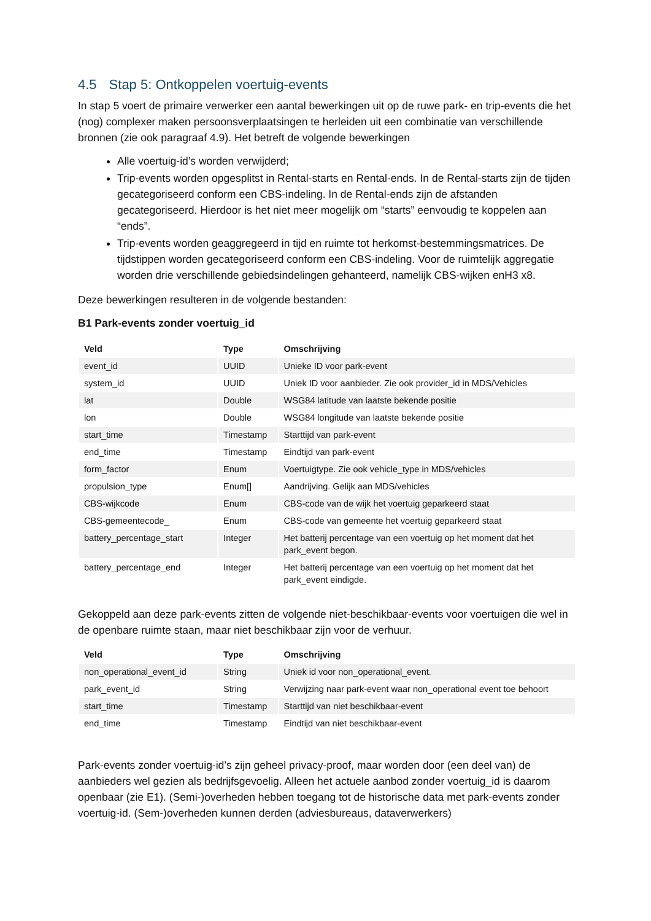4.5 Stap 5: Ontkoppelen voertuig-events
In stap 5 voert de primaire verwerker een aantal bewerkingen uit op de ruwe park- en trip-events die het (nog) complexer maken persoonsverplaatsingen te herleiden uit een combinatie van verschillende bronnen (zie ook paragraaf 4.9). Het betreft de volgende bewerkingen
Alle voertuig-id’s worden verwijderd;
Trip-events worden opgesplitst in Rental-starts en Rental-ends. In de Rental-starts zijn de tijden gecategoriseerd conform een CBS-indeling. In de Rental-ends zijn de afstanden gecategoriseerd. Hierdoor is het niet meer mogelijk om “starts” eenvoudig te koppelen aan “ends”.
Trip-events worden geaggregeerd in tijd en ruimte tot herkomst-bestemmingsmatrices. De tijdstippen worden gecategoriseerd conform een CBS-indeling. Voor de ruimtelijk aggregatie worden drie verschillende gebiedsindelingen gehanteerd, namelijk CBS-wijken enH3 x8.
Deze bewerkingen resulteren in de volgende bestanden:
B1 Park-events zonder voertuig_id
| Veld | Type | Omschrijving |
| --- | --- | --- |
| event_id | UUID | Unieke ID voor park-event |
| system_id | UUID | Uniek ID voor aanbieder. Zie ook provider_id in MDS/Vehicles |
| lat | Double | WSG84 latitude van laatste bekende positie |
| lon | Double | WSG84 longitude van laatste bekende positie |
| start_time | Timestamp | Starttijd van park-event |
| end_time | Timestamp | Eindtijd van park-event |
| form_factor | Enum | Voertuigtype. Zie ook vehicle_type in MDS/vehicles |
| propulsion_type | Enum[] | Aandrijving. Gelijk aan MDS/vehicles |
| CBS-wijkcode | Enum | CBS-code van de wijk het voertuig geparkeerd staat |
| CBS-gemeentecode_ | Enum | CBS-code van gemeente het voertuig geparkeerd staat |
| battery_percentage_start | Integer | Het batterij percentage van een voertuig op het moment dat het park_event begon. |
| battery_percentage_end | Integer | Het batterij percentage van een voertuig op het moment dat het park_event eindigde. |
Gekoppeld aan deze park-events zitten de volgende niet-beschikbaar-events voor voertuigen die wel in de openbare ruimte staan, maar niet beschikbaar zijn voor de verhuur.
| Veld | Type | Omschrijving |
| --- | --- | --- |
| non_operational_event_id | String | Uniek id voor non_operational_event. |
| park_event_id | String | Verwijzing naar park-event waar non_operational event toe behoort |
| start_time | Timestamp | Starttijd van niet beschikbaar-event |
| end_time | Timestamp | Eindtijd van niet beschikbaar-event |
Park-events zonder voertuig-id’s zijn geheel privacy-proof, maar worden door (een deel van) de aanbieders wel gezien als bedrijfsgevoelig. Alleen het actuele aanbod zonder voertuig_id is daarom openbaar (zie E1). (Semi-)overheden hebben toegang tot de historische data met park-events zonder voertuig-id. (Sem-)overheden kunnen derden (adviesbureaus, dataverwerkers)